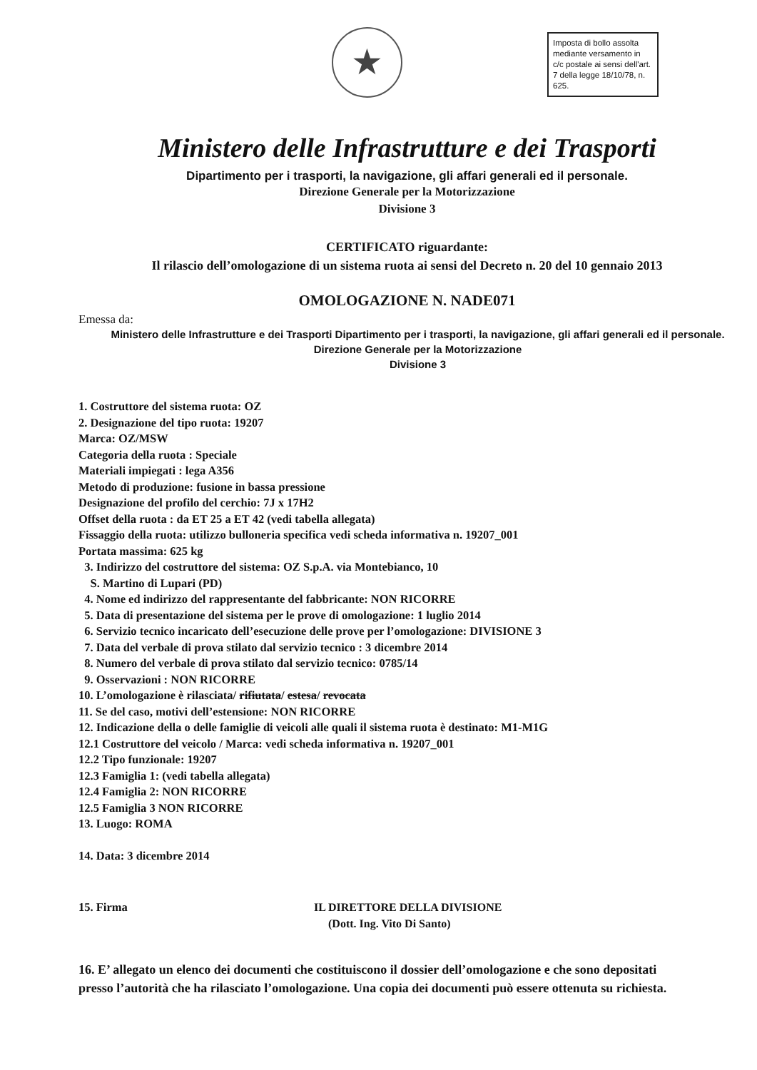★
Imposta di bollo assolta mediante versamento in c/c postale ai sensi dell'art. 7 della legge 18/10/78, n. 625.
Ministero delle Infrastrutture e dei Trasporti
Dipartimento per i trasporti, la navigazione, gli affari generali ed il personale.
Direzione Generale per la Motorizzazione
Divisione 3
CERTIFICATO riguardante:
Il rilascio dell’omologazione di un sistema ruota ai sensi del Decreto n. 20 del 10 gennaio 2013
OMOLOGAZIONE N. NADE071
Emessa da:
Ministero delle Infrastrutture e dei Trasporti Dipartimento per i trasporti, la navigazione, gli affari generali ed il personale.
Direzione Generale per la Motorizzazione
Divisione 3
1. Costruttore del sistema ruota: OZ
2. Designazione del tipo ruota: 19207
Marca: OZ/MSW
Categoria della ruota : Speciale
Materiali impiegati : lega A356
Metodo di produzione: fusione in bassa pressione
Designazione del profilo del cerchio: 7J x 17H2
Offset della ruota : da ET 25 a ET 42 (vedi tabella allegata)
Fissaggio della ruota: utilizzo bulloneria specifica vedi scheda informativa n. 19207_001
Portata massima: 625 kg
3. Indirizzo del costruttore del sistema: OZ S.p.A. via Montebianco, 10
S. Martino di Lupari (PD)
4. Nome ed indirizzo del rappresentante del fabbricante: NON RICORRE
5. Data di presentazione del sistema per le prove di omologazione: 1 luglio 2014
6. Servizio tecnico incaricato dell’esecuzione delle prove per l’omologazione: DIVISIONE 3
7. Data del verbale di prova stilato dal servizio tecnico : 3 dicembre 2014
8. Numero del verbale di prova stilato dal servizio tecnico: 0785/14
9. Osservazioni : NON RICORRE
10. L’omologazione è rilasciata/ rifiutata/ estesa/ revocata
11. Se del caso, motivi dell’estensione: NON RICORRE
12. Indicazione della o delle famiglie di veicoli alle quali il sistema ruota è destinato: M1-M1G
12.1 Costruttore del veicolo / Marca: vedi scheda informativa n. 19207_001
12.2 Tipo funzionale: 19207
12.3 Famiglia 1: (vedi tabella allegata)
12.4 Famiglia 2: NON RICORRE
12.5 Famiglia 3 NON RICORRE
13. Luogo: ROMA
14. Data: 3 dicembre 2014
15. Firma IL DIRETTORE DELLA DIVISIONE
(Dott. Ing. Vito Di Santo)
16. E’ allegato un elenco dei documenti che costituiscono il dossier dell’omologazione e che sono depositati presso l’autorità che ha rilasciato l’omologazione. Una copia dei documenti può essere ottenuta su richiesta.